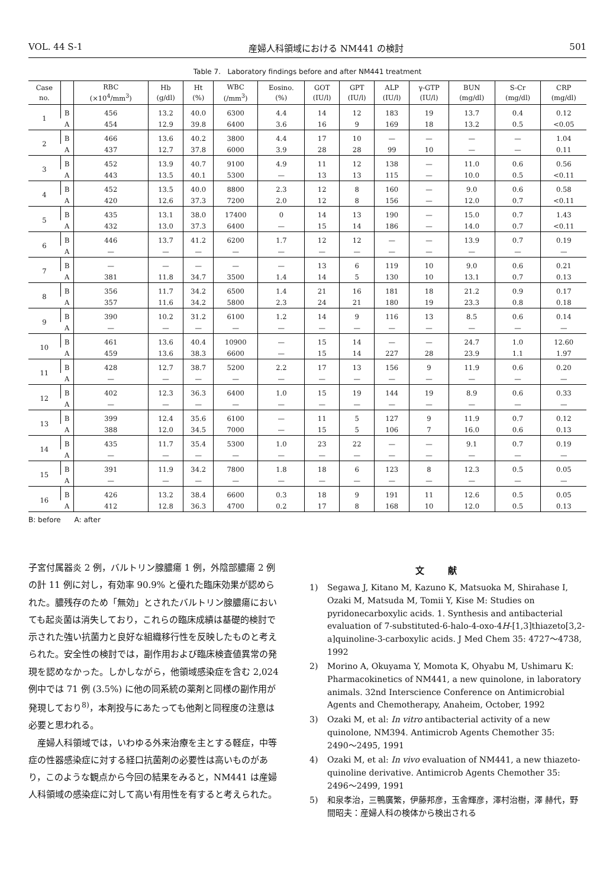VOL. 44 S-1 産婦人科領域における NM441 の検討 501
Table 7. Laboratory findings before and after NM441 treatment
| Case no. | | RBC (×10<sup>4</sup>/mm<sup>3</sup>) | Hb (g/dl) | Ht (%) | WBC (/mm<sup>3</sup>) | Eosino. (%) | GOT (IU/l) | GPT (IU/l) | ALP (IU/l) | γ-GTP (IU/l) | BUN (mg/dl) | S-Cr (mg/dl) | CRP (mg/dl) |
| --- | --- | --- | --- | --- | --- | --- | --- | --- | --- | --- | --- | --- | --- |
| 1 | B | 456 | 13.2 | 40.0 | 6300 | 4.4 | 14 | 12 | 183 | 19 | 13.7 | 0.4 | 0.12 |
| | A | 454 | 12.9 | 39.8 | 6400 | 3.6 | 16 | 9 | 169 | 18 | 13.2 | 0.5 | <0.05 |
| 2 | B | 466 | 13.6 | 40.2 | 3800 | 4.4 | 17 | 10 | — | — | — | — | 1.04 |
| | A | 437 | 12.7 | 37.8 | 6000 | 3.9 | 28 | 28 | 99 | 10 | — | — | 0.11 |
| 3 | B | 452 | 13.9 | 40.7 | 9100 | 4.9 | 11 | 12 | 138 | — | 11.0 | 0.6 | 0.56 |
| | A | 443 | 13.5 | 40.1 | 5300 | — | 13 | 13 | 115 | — | 10.0 | 0.5 | <0.11 |
| 4 | B | 452 | 13.5 | 40.0 | 8800 | 2.3 | 12 | 8 | 160 | — | 9.0 | 0.6 | 0.58 |
| | A | 420 | 12.6 | 37.3 | 7200 | 2.0 | 12 | 8 | 156 | — | 12.0 | 0.7 | <0.11 |
| 5 | B | 435 | 13.1 | 38.0 | 17400 | 0 | 14 | 13 | 190 | — | 15.0 | 0.7 | 1.43 |
| | A | 432 | 13.0 | 37.3 | 6400 | — | 15 | 14 | 186 | — | 14.0 | 0.7 | <0.11 |
| 6 | B | 446 | 13.7 | 41.2 | 6200 | 1.7 | 12 | 12 | — | — | 13.9 | 0.7 | 0.19 |
| | A | — | — | — | — | — | — | — | — | — | — | — | — |
| 7 | B | — | — | — | — | — | 13 | 6 | 119 | 10 | 9.0 | 0.6 | 0.21 |
| | A | 381 | 11.8 | 34.7 | 3500 | 1.4 | 14 | 5 | 130 | 10 | 13.1 | 0.7 | 0.13 |
| 8 | B | 356 | 11.7 | 34.2 | 6500 | 1.4 | 21 | 16 | 181 | 18 | 21.2 | 0.9 | 0.17 |
| | A | 357 | 11.6 | 34.2 | 5800 | 2.3 | 24 | 21 | 180 | 19 | 23.3 | 0.8 | 0.18 |
| 9 | B | 390 | 10.2 | 31.2 | 6100 | 1.2 | 14 | 9 | 116 | 13 | 8.5 | 0.6 | 0.14 |
| | A | — | — | — | — | — | — | — | — | — | — | — | — |
| 10 | B | 461 | 13.6 | 40.4 | 10900 | — | 15 | 14 | — | — | 24.7 | 1.0 | 12.60 |
| | A | 459 | 13.6 | 38.3 | 6600 | — | 15 | 14 | 227 | 28 | 23.9 | 1.1 | 1.97 |
| 11 | B | 428 | 12.7 | 38.7 | 5200 | 2.2 | 17 | 13 | 156 | 9 | 11.9 | 0.6 | 0.20 |
| | A | — | — | — | — | — | — | — | — | — | — | — | — |
| 12 | B | 402 | 12.3 | 36.3 | 6400 | 1.0 | 15 | 19 | 144 | 19 | 8.9 | 0.6 | 0.33 |
| | A | — | — | — | — | — | — | — | — | — | — | — | — |
| 13 | B | 399 | 12.4 | 35.6 | 6100 | — | 11 | 5 | 127 | 9 | 11.9 | 0.7 | 0.12 |
| | A | 388 | 12.0 | 34.5 | 7000 | — | 15 | 5 | 106 | 7 | 16.0 | 0.6 | 0.13 |
| 14 | B | 435 | 11.7 | 35.4 | 5300 | 1.0 | 23 | 22 | — | — | 9.1 | 0.7 | 0.19 |
| | A | — | — | — | — | — | — | — | — | — | — | — | — |
| 15 | B | 391 | 11.9 | 34.2 | 7800 | 1.8 | 18 | 6 | 123 | 8 | 12.3 | 0.5 | 0.05 |
| | A | — | — | — | — | — | — | — | — | — | — | — | — |
| 16 | B | 426 | 13.2 | 38.4 | 6600 | 0.3 | 18 | 9 | 191 | 11 | 12.6 | 0.5 | 0.05 |
| | A | 412 | 12.8 | 36.3 | 4700 | 0.2 | 17 | 8 | 168 | 10 | 12.0 | 0.5 | 0.13 |
B: before A: after
子宮付属器炎 2 例，バルトリン腺膿瘍 1 例，外陰部膿瘍 2 例の計 11 例に対し，有効率 90.9% と優れた臨床効果が認められた。膿残存のため「無効」とされたバルトリン腺膿瘍においても起炎菌は消失しており，これらの臨床成績は基礎的検討で示された強い抗菌力と良好な組織移行性を反映したものと考えられた。安全性の検討では，副作用および臨床検査値異常の発現を認めなかった。しかしながら，他領域感染症を含む 2,024 例中では 71 例 (3.5%) に他の同系統の薬剤と同様の副作用が発現しており<sup>8)</sup>，本剤投与にあたっても他剤と同程度の注意は必要と思われる。
産婦人科領域では，いわゆる外来治療を主とする軽症，中等症の性器感染症に対する経口抗菌剤の必要性は高いものがあり，このような観点から今回の結果をみると，NM441 は産婦人科領域の感染症に対して高い有用性を有すると考えられた。
文献
1) Segawa J, Kitano M, Kazuno K, Matsuoka M, Shirahase I, Ozaki M, Matsuda M, Tomii Y, Kise M: Studies on pyridonecarboxylic acids. 1. Synthesis and antibacterial evaluation of 7-substituted-6-halo-4-oxo-4H-[1,3]thiazeto[3,2-a]quinoline-3-carboxylic acids. J Med Chem 35: 4727〜4738, 1992
2) Morino A, Okuyama Y, Momota K, Ohyabu M, Ushimaru K: Pharmacokinetics of NM441, a new quinolone, in laboratory animals. 32nd Interscience Conference on Antimicrobial Agents and Chemotherapy, Anaheim, October, 1992
3) Ozaki M, et al: In vitro antibacterial activity of a new quinolone, NM394. Antimicrob Agents Chemother 35: 2490〜2495, 1991
4) Ozaki M, et al: In vivo evaluation of NM441, a new thiazeto-quinoline derivative. Antimicrob Agents Chemother 35: 2496〜2499, 1991
5) 和泉孝治，三鴨廣繁，伊藤邦彦，玉舎輝彦，澤村治樹，澤 赫代，野間昭夫：産婦人科の検体から検出される